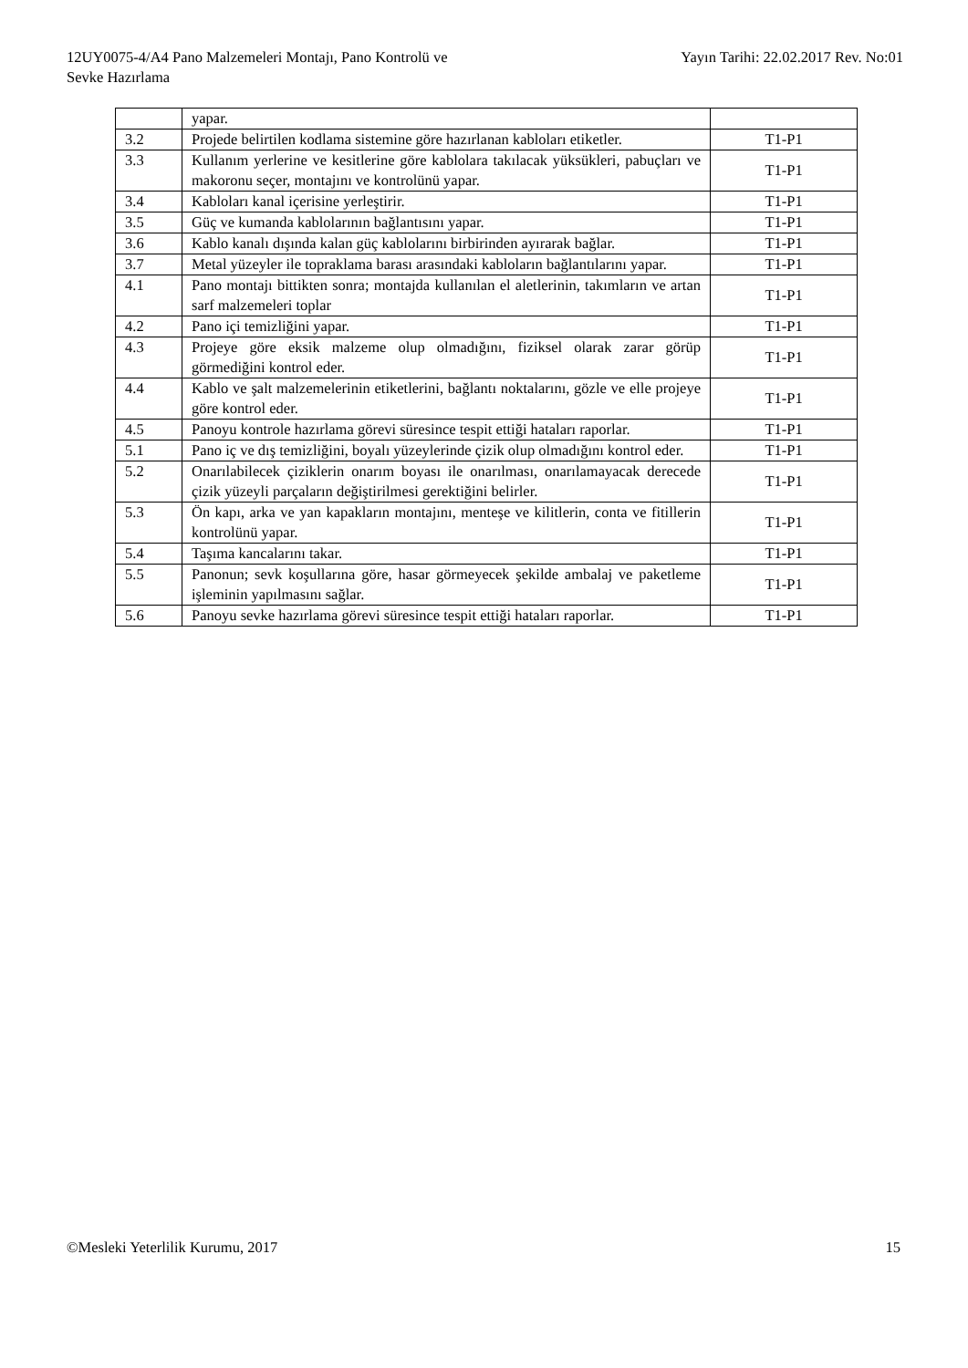12UY0075-4/A4 Pano Malzemeleri Montajı, Pano Kontrolü ve
Sevke Hazırlama
Yayın Tarihi: 22.02.2017 Rev. No:01
| | yapar. | |
| 3.2 | Projede belirtilen kodlama sistemine göre hazırlanan kabloları etiketler. | T1-P1 |
| 3.3 | Kullanım yerlerine ve kesitlerine göre kablolara takılacak yüksükleri, pabuçları ve makoronu seçer, montajını ve kontrolünü yapar. | T1-P1 |
| 3.4 | Kabloları kanal içerisine yerleştirir. | T1-P1 |
| 3.5 | Güç ve kumanda kablolarının bağlantısını yapar. | T1-P1 |
| 3.6 | Kablo kanalı dışında kalan güç kablolarını birbirinden ayırarak bağlar. | T1-P1 |
| 3.7 | Metal yüzeyler ile topraklama barası arasındaki kabloların bağlantılarını yapar. | T1-P1 |
| 4.1 | Pano montajı bittikten sonra; montajda kullanılan el aletlerinin, takımların ve artan sarf malzemeleri toplar | T1-P1 |
| 4.2 | Pano içi temizliğini yapar. | T1-P1 |
| 4.3 | Projeye göre eksik malzeme olup olmadığını, fiziksel olarak zarar görüp görmediğini kontrol eder. | T1-P1 |
| 4.4 | Kablo ve şalt malzemelerinin etiketlerini, bağlantı noktalarını, gözle ve elle projeye göre kontrol eder. | T1-P1 |
| 4.5 | Panoyu kontrole hazırlama görevi süresince tespit ettiği hataları raporlar. | T1-P1 |
| 5.1 | Pano iç ve dış temizliğini, boyalı yüzeylerinde çizik olup olmadığını kontrol eder. | T1-P1 |
| 5.2 | Onarılabilecek çiziklerin onarım boyası ile onarılması, onarılamayacak derecede çizik yüzeyli parçaların değiştirilmesi gerektiğini belirler. | T1-P1 |
| 5.3 | Ön kapı, arka ve yan kapakların montajını, menteşe ve kilitlerin, conta ve fitillerin kontrolünü yapar. | T1-P1 |
| 5.4 | Taşıma kancalarını takar. | T1-P1 |
| 5.5 | Panonun; sevk koşullarına göre, hasar görmeyecek şekilde ambalaj ve paketleme işleminin yapılmasını sağlar. | T1-P1 |
| 5.6 | Panoyu sevke hazırlama görevi süresince tespit ettiği hataları raporlar. | T1-P1 |
©Mesleki Yeterlilik Kurumu, 2017
15